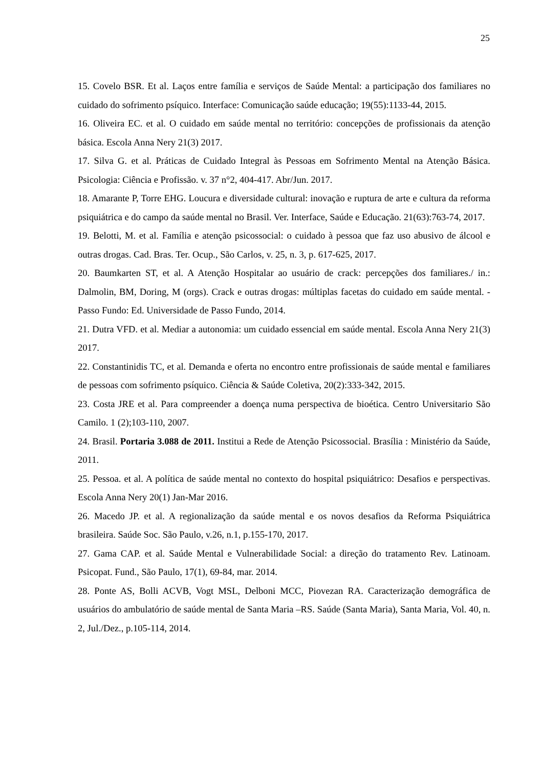25
15. Covelo BSR. Et al. Laços entre família e serviços de Saúde Mental: a participação dos familiares no cuidado do sofrimento psíquico. Interface: Comunicação saúde educação; 19(55):1133-44, 2015.
16. Oliveira EC. et al. O cuidado em saúde mental no território: concepções de profissionais da atenção básica. Escola Anna Nery 21(3) 2017.
17. Silva G. et al. Práticas de Cuidado Integral às Pessoas em Sofrimento Mental na Atenção Básica. Psicologia: Ciência e Profissão. v. 37 n°2, 404-417. Abr/Jun. 2017.
18. Amarante P, Torre EHG. Loucura e diversidade cultural: inovação e ruptura de arte e cultura da reforma psiquiátrica e do campo da saúde mental no Brasil. Ver. Interface, Saúde e Educação. 21(63):763-74, 2017.
19. Belotti, M. et al. Família e atenção psicossocial: o cuidado à pessoa que faz uso abusivo de álcool e outras drogas. Cad. Bras. Ter. Ocup., São Carlos, v. 25, n. 3, p. 617-625, 2017.
20. Baumkarten ST, et al. A Atenção Hospitalar ao usuário de crack: percepções dos familiares./ in.: Dalmolin, BM, Doring, M (orgs). Crack e outras drogas: múltiplas facetas do cuidado em saúde mental. - Passo Fundo: Ed. Universidade de Passo Fundo, 2014.
21. Dutra VFD. et al. Mediar a autonomia: um cuidado essencial em saúde mental. Escola Anna Nery 21(3) 2017.
22. Constantinidis TC, et al. Demanda e oferta no encontro entre profissionais de saúde mental e familiares de pessoas com sofrimento psíquico. Ciência & Saúde Coletiva, 20(2):333-342, 2015.
23. Costa JRE et al. Para compreender a doença numa perspectiva de bioética. Centro Universitario São Camilo. 1 (2);103-110, 2007.
24. Brasil. Portaria 3.088 de 2011. Institui a Rede de Atenção Psicossocial. Brasília : Ministério da Saúde, 2011.
25. Pessoa. et al. A política de saúde mental no contexto do hospital psiquiátrico: Desafios e perspectivas. Escola Anna Nery 20(1) Jan-Mar 2016.
26. Macedo JP. et al. A regionalização da saúde mental e os novos desafios da Reforma Psiquiátrica brasileira. Saúde Soc. São Paulo, v.26, n.1, p.155-170, 2017.
27. Gama CAP. et al. Saúde Mental e Vulnerabilidade Social: a direção do tratamento Rev. Latinoam. Psicopat. Fund., São Paulo, 17(1), 69-84, mar. 2014.
28. Ponte AS, Bolli ACVB, Vogt MSL, Delboni MCC, Piovezan RA. Caracterização demográfica de usuários do ambulatório de saúde mental de Santa Maria –RS. Saúde (Santa Maria), Santa Maria, Vol. 40, n. 2, Jul./Dez., p.105-114, 2014.